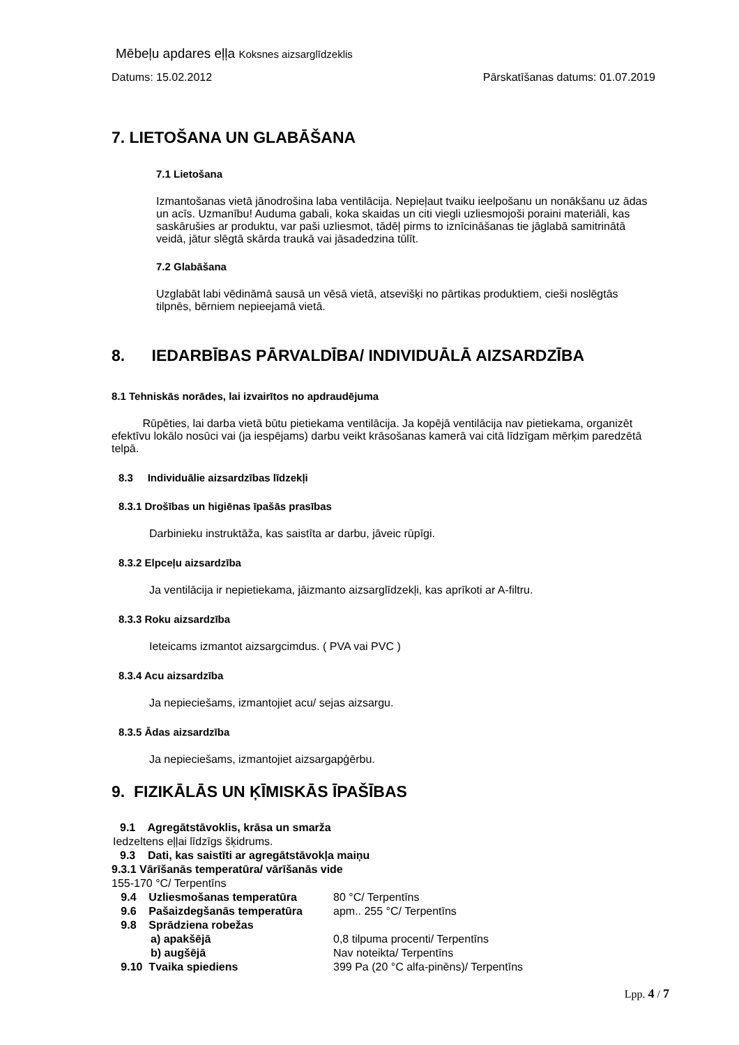Mēbeļu apdares eļļa Koksnes aizsarglīdzeklis
Datums: 15.02.2012 Pārskatīšanas datums: 01.07.2019
7. LIETOŠANA UN GLABĀŠANA
7.1 Lietošana
Izmantošanas vietā jānodrošina laba ventilācija. Nepieļaut tvaiku ieelpošanu un nonākšanu uz ādas un acīs. Uzmanību! Auduma gabali, koka skaidas un citi viegli uzliesmojoši poraini materiāli, kas saskārušies ar produktu, var paši uzliesmot, tādēļ pirms to iznīcināšanas tie jāglabā samitrinātā veidā, jātur slēgtā skārda traukā vai jāsadedzina tūlīt.
7.2 Glabāšana
Uzglabāt labi vēdināmā sausā un vēsā vietā, atsevišķi no pārtikas produktiem, cieši noslēgtās tilpnēs, bērniem nepieejamā vietā.
8. IEDARBĪBAS PĀRVALDĪBA/ INDIVIDUĀLĀ AIZSARDZĪBA
8.1 Tehniskās norādes, lai izvairītos no apdraudējuma
Rūpēties, lai darba vietā būtu pietiekama ventilācija. Ja kopējā ventilācija nav pietiekama, organizēt efektīvu lokālo nosūci vai (ja iespējams) darbu veikt krāsošanas kamerā vai citā līdzīgam mērķim paredzētā telpā.
8.3 Individuālie aizsardzības līdzekļi
8.3.1 Drošības un higiēnas īpašās prasības
Darbinieku instruktāža, kas saistīta ar darbu, jāveic rūpīgi.
8.3.2 Elpceļu aizsardzība
Ja ventilācija ir nepietiekama, jāizmanto aizsarglīdzekļi, kas aprīkoti ar A-filtru.
8.3.3 Roku aizsardzība
Ieteicams izmantot aizsargcimdus. ( PVA vai PVC )
8.3.4 Acu aizsardzība
Ja nepieciešams, izmantojiet acu/ sejas aizsargu.
8.3.5 Ādas aizsardzība
Ja nepieciešams, izmantojiet aizsargapģērbu.
9. FIZIKĀLĀS UN ĶĪMISKĀS ĪPAŠĪBAS
9.1 Agregātstāvoklis, krāsa un smarža
Iedzeltens eļļai līdzīgs šķidrums.
9.3 Dati, kas saistīti ar agregātstāvokļa maiņu
9.3.1 Vārīšanās temperatūra/ vārīšanās vide
155-170 °C/ Terpentīns
9.4 Uzliesmošanas temperatūra 80 °C/ Terpentīns
9.6 Pašaizdegšanās temperatūra apm.. 255 °C/ Terpentīns
9.8 Sprādziena robežas
a) apakšējā 0,8 tilpuma procenti/ Terpentīns
b) augšējā Nav noteikta/ Terpentīns
9.10 Tvaika spiediens 399 Pa (20 °C alfa-pinēns)/ Terpentīns
Lpp. 4 / 7